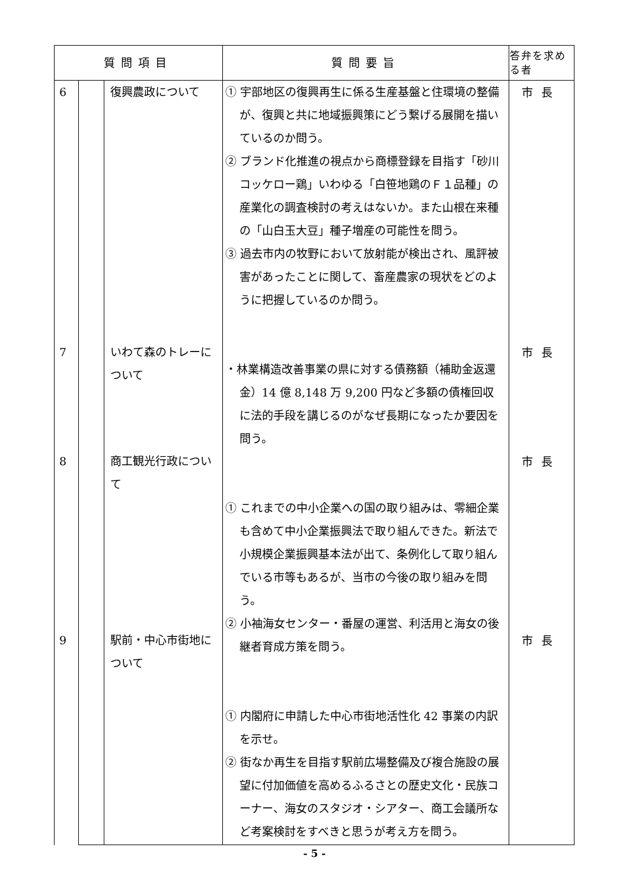| 質問項目 | | | 質問要旨 | 答弁を求める者 |
| --- | --- | --- | --- | --- |
| 6 7 8 9 | | 復興農政について いわて森のトレーについて 商工観光行政について 駅前・中心市街地について | ① 宇部地区の復興再生に係る生産基盤と住環境の整備が、復興と共に地域振興策にどう繋げる展開を描いているのか問う。 ② ブランド化推進の視点から商標登録を目指す「砂川コッケロー鶏」いわゆる「白笹地鶏のＦ１品種」の産業化の調査検討の考えはないか。また山根在来種の「山白玉大豆」種子増産の可能性を問う。 ③ 過去市内の牧野において放射能が検出され、風評被害があったことに関して、畜産農家の現状をどのように把握しているのか問う。 ・林業構造改善事業の県に対する債務額（補助金返還金）14 億 8,148 万 9,200 円など多額の債権回収に法的手段を講じるのがなぜ長期になったか要因を問う。 ① これまでの中小企業への国の取り組みは、零細企業も含めて中小企業振興法で取り組んできた。新法で小規模企業振興基本法が出て、条例化して取り組んでいる市等もあるが、当市の今後の取り組みを問う。 ② 小袖海女センター・番屋の運営、利活用と海女の後継者育成方策を問う。 ① 内閣府に申請した中心市街地活性化 42 事業の内訳を示せ。 ② 街なか再生を目指す駅前広場整備及び複合施設の展望に付加価値を高めるふるさとの歴史文化・民族コーナー、海女のスタジオ・シアター、商工会議所など考案検討をすべきと思うが考え方を問う。 | 市長 市長 市長 市長 |
- 5 -